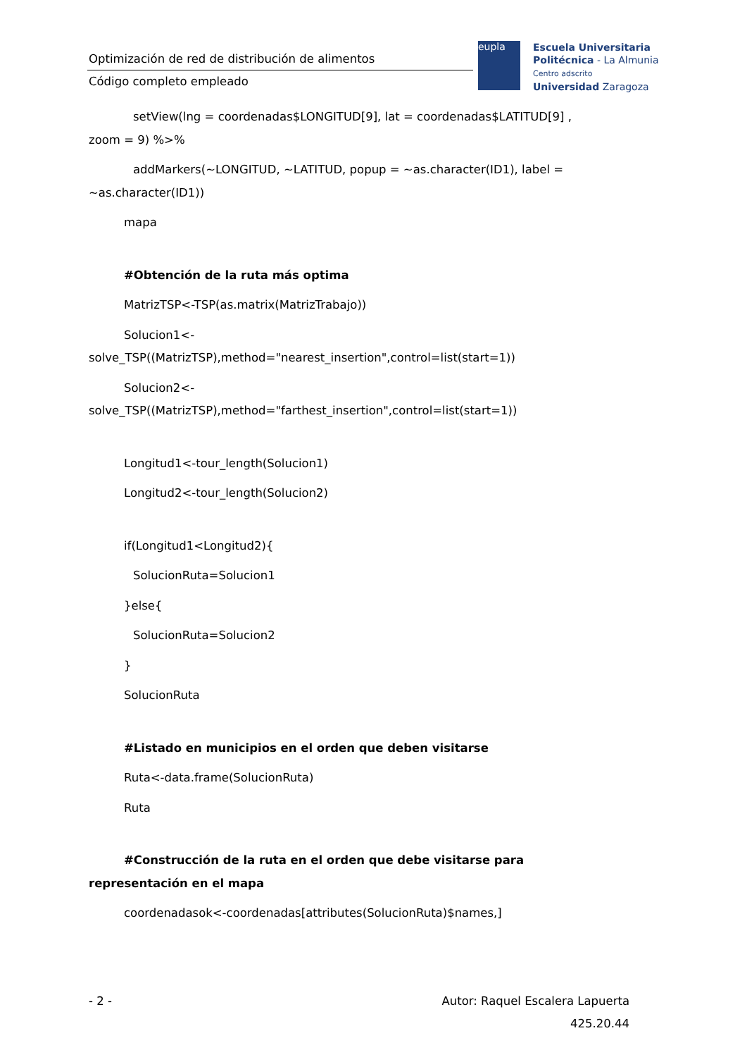Optimización de red de distribución de alimentos
Código completo empleado
eupla
Escuela Universitaria
Politécnica - La Almunia
Centro adscrito
Universidad Zaragoza
setView(lng = coordenadas$LONGITUD[9], lat = coordenadas$LATITUD[9] ,
zoom = 9) %>%
addMarkers(~LONGITUD, ~LATITUD, popup = ~as.character(ID1), label =
~as.character(ID1))
mapa
#Obtención de la ruta más optima
MatrizTSP<-TSP(as.matrix(MatrizTrabajo))
Solucion1<-
solve_TSP((MatrizTSP),method="nearest_insertion",control=list(start=1))
Solucion2<-
solve_TSP((MatrizTSP),method="farthest_insertion",control=list(start=1))
Longitud1<-tour_length(Solucion1)
Longitud2<-tour_length(Solucion2)
if(Longitud1<Longitud2){
SolucionRuta=Solucion1
}else{
SolucionRuta=Solucion2
}
SolucionRuta
#Listado en municipios en el orden que deben visitarse
Ruta<-data.frame(SolucionRuta)
Ruta
#Construcción de la ruta en el orden que debe visitarse para
representación en el mapa
coordenadasok<-coordenadas[attributes(SolucionRuta)$names,]
- 2 - Autor: Raquel Escalera Lapuerta
425.20.44